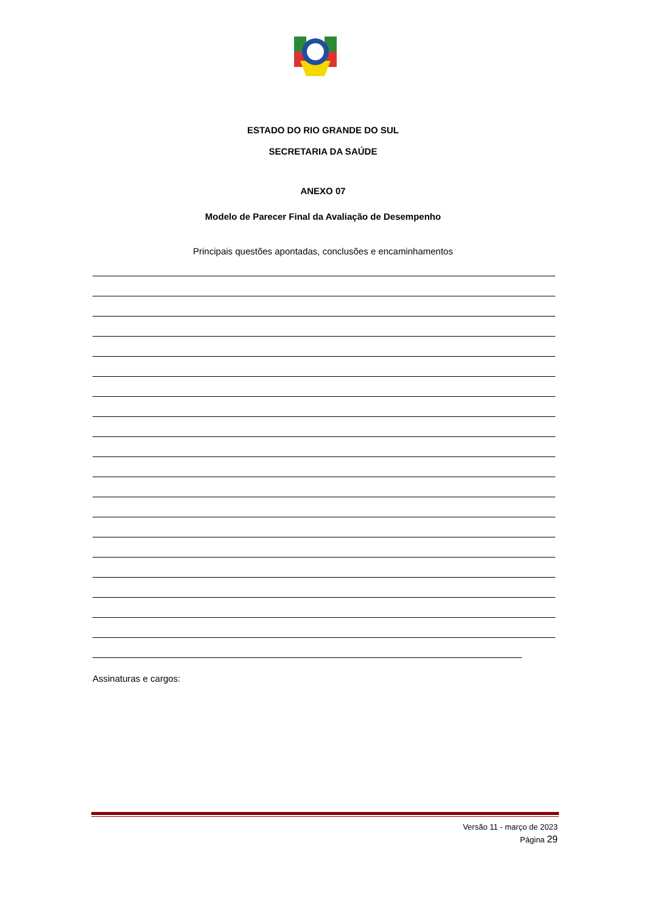ESTADO DO RIO GRANDE DO SUL
SECRETARIA DA SAÚDE
ANEXO 07
Modelo de Parecer Final da Avaliação de Desempenho
Principais questões apontadas, conclusões e encaminhamentos
Assinaturas e cargos:
Versão 11 - março de 2023
Página 29